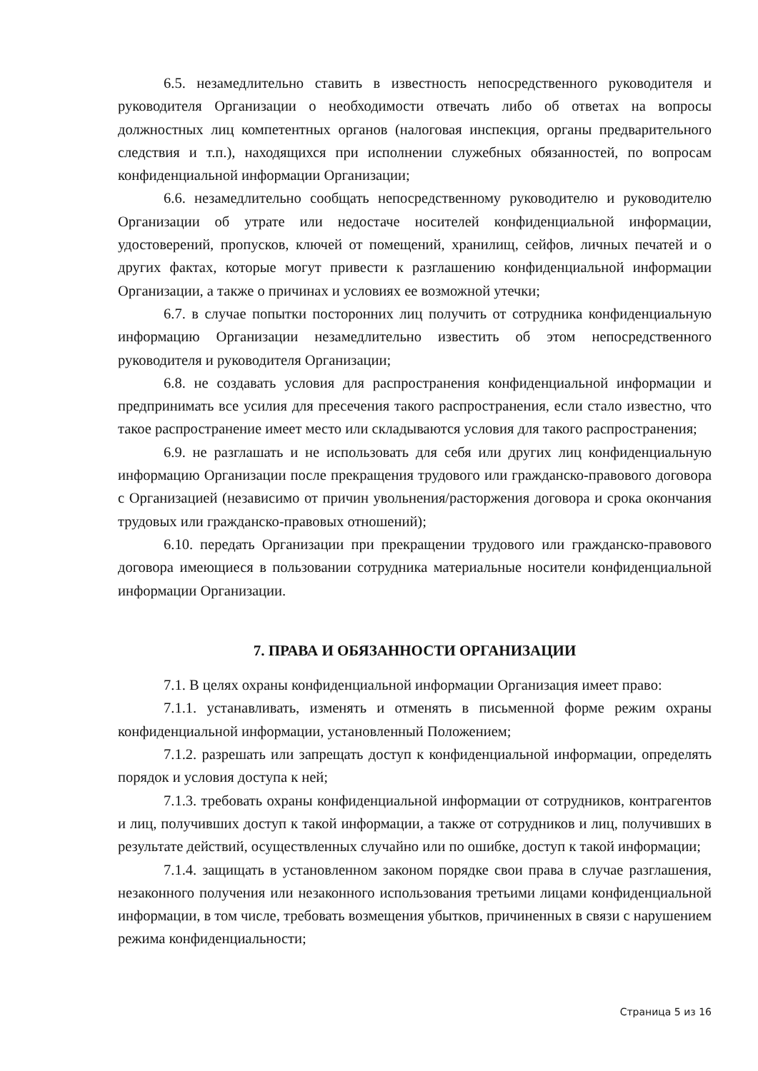6.5. незамедлительно ставить в известность непосредственного руководителя и руководителя Организации о необходимости отвечать либо об ответах на вопросы должностных лиц компетентных органов (налоговая инспекция, органы предварительного следствия и т.п.), находящихся при исполнении служебных обязанностей, по вопросам конфиденциальной информации Организации;
6.6. незамедлительно сообщать непосредственному руководителю и руководителю Организации об утрате или недостаче носителей конфиденциальной информации, удостоверений, пропусков, ключей от помещений, хранилищ, сейфов, личных печатей и о других фактах, которые могут привести к разглашению конфиденциальной информации Организации, а также о причинах и условиях ее возможной утечки;
6.7. в случае попытки посторонних лиц получить от сотрудника конфиденциальную информацию Организации незамедлительно известить об этом непосредственного руководителя и руководителя Организации;
6.8. не создавать условия для распространения конфиденциальной информации и предпринимать все усилия для пресечения такого распространения, если стало известно, что такое распространение имеет место или складываются условия для такого распространения;
6.9. не разглашать и не использовать для себя или других лиц конфиденциальную информацию Организации после прекращения трудового или гражданско-правового договора с Организацией (независимо от причин увольнения/расторжения договора и срока окончания трудовых или гражданско-правовых отношений);
6.10. передать Организации при прекращении трудового или гражданско-правового договора имеющиеся в пользовании сотрудника материальные носители конфиденциальной информации Организации.
7. ПРАВА И ОБЯЗАННОСТИ ОРГАНИЗАЦИИ
7.1. В целях охраны конфиденциальной информации Организация имеет право:
7.1.1. устанавливать, изменять и отменять в письменной форме режим охраны конфиденциальной информации, установленный Положением;
7.1.2. разрешать или запрещать доступ к конфиденциальной информации, определять порядок и условия доступа к ней;
7.1.3. требовать охраны конфиденциальной информации от сотрудников, контрагентов и лиц, получивших доступ к такой информации, а также от сотрудников и лиц, получивших в результате действий, осуществленных случайно или по ошибке, доступ к такой информации;
7.1.4. защищать в установленном законом порядке свои права в случае разглашения, незаконного получения или незаконного использования третьими лицами конфиденциальной информации, в том числе, требовать возмещения убытков, причиненных в связи с нарушением режима конфиденциальности;
Страница 5 из 16